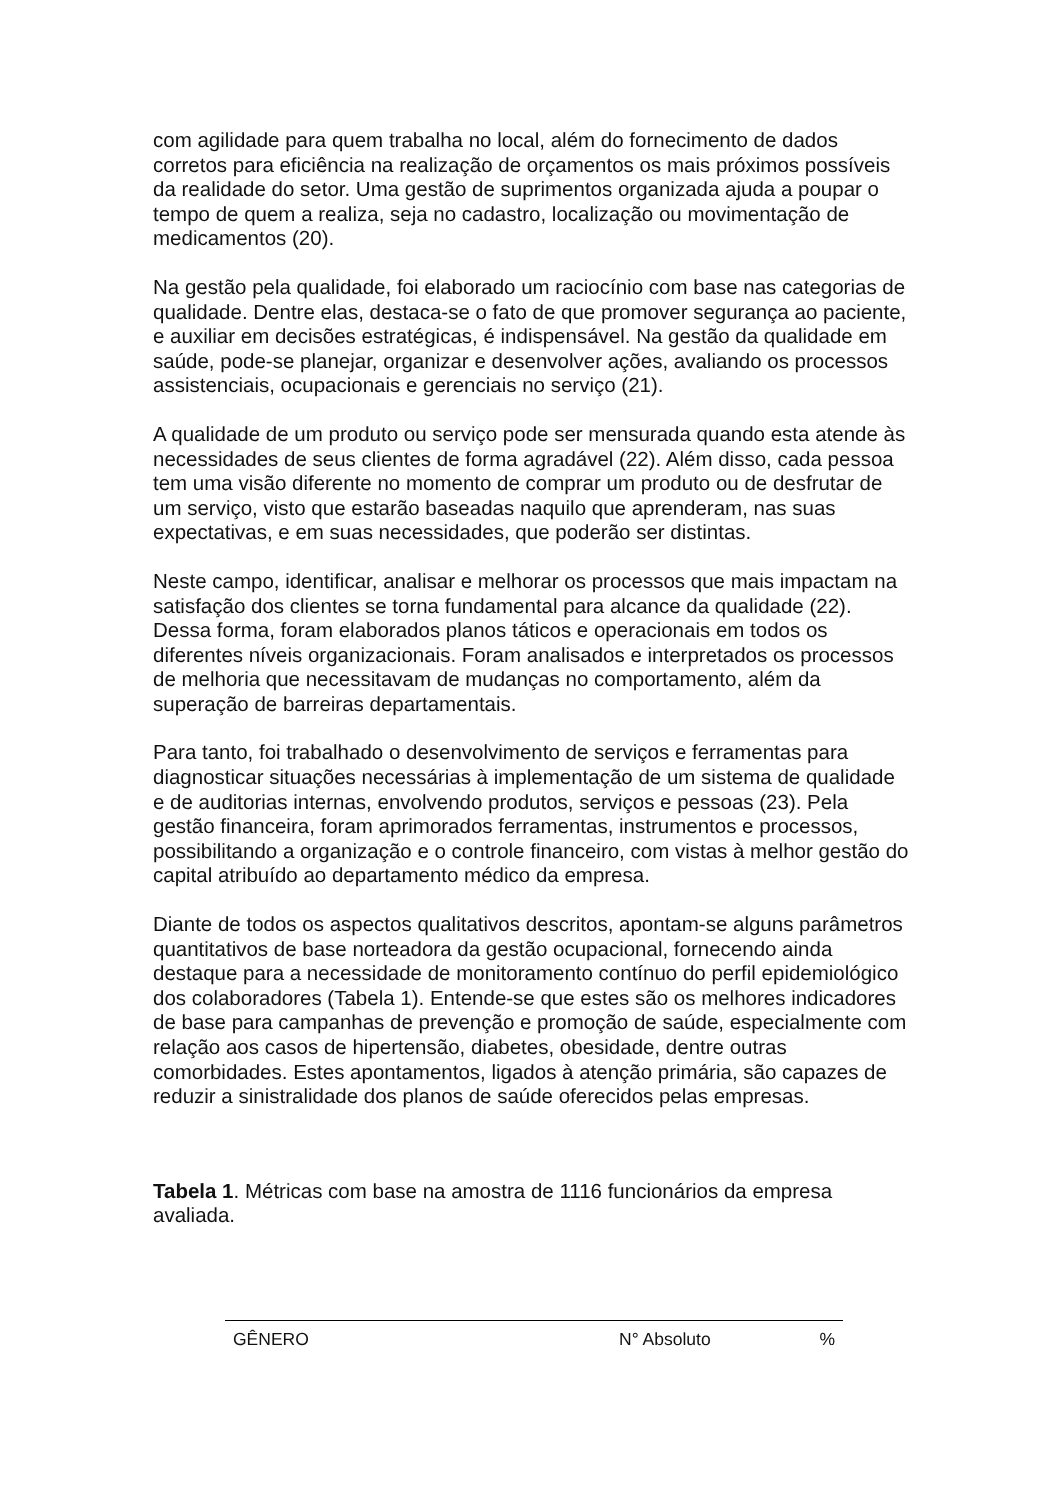com agilidade para quem trabalha no local, além do fornecimento de dados corretos para eficiência na realização de orçamentos os mais próximos possíveis da realidade do setor. Uma gestão de suprimentos organizada ajuda a poupar o tempo de quem a realiza, seja no cadastro, localização ou movimentação de medicamentos (20).
Na gestão pela qualidade, foi elaborado um raciocínio com base nas categorias de qualidade. Dentre elas, destaca-se o fato de que promover segurança ao paciente, e auxiliar em decisões estratégicas, é indispensável. Na gestão da qualidade em saúde, pode-se planejar, organizar e desenvolver ações, avaliando os processos assistenciais, ocupacionais e gerenciais no serviço (21).
A qualidade de um produto ou serviço pode ser mensurada quando esta atende às necessidades de seus clientes de forma agradável (22). Além disso, cada pessoa tem uma visão diferente no momento de comprar um produto ou de desfrutar de um serviço, visto que estarão baseadas naquilo que aprenderam, nas suas expectativas, e em suas necessidades, que poderão ser distintas.
Neste campo, identificar, analisar e melhorar os processos que mais impactam na satisfação dos clientes se torna fundamental para alcance da qualidade (22). Dessa forma, foram elaborados planos táticos e operacionais em todos os diferentes níveis organizacionais. Foram analisados e interpretados os processos de melhoria que necessitavam de mudanças no comportamento, além da superação de barreiras departamentais.
Para tanto, foi trabalhado o desenvolvimento de serviços e ferramentas para diagnosticar situações necessárias à implementação de um sistema de qualidade e de auditorias internas, envolvendo produtos, serviços e pessoas (23). Pela gestão financeira, foram aprimorados ferramentas, instrumentos e processos, possibilitando a organização e o controle financeiro, com vistas à melhor gestão do capital atribuído ao departamento médico da empresa.
Diante de todos os aspectos qualitativos descritos, apontam-se alguns parâmetros quantitativos de base norteadora da gestão ocupacional, fornecendo ainda destaque para a necessidade de monitoramento contínuo do perfil epidemiológico dos colaboradores (Tabela 1). Entende-se que estes são os melhores indicadores de base para campanhas de prevenção e promoção de saúde, especialmente com relação aos casos de hipertensão, diabetes, obesidade, dentre outras comorbidades. Estes apontamentos, ligados à atenção primária, são capazes de reduzir a sinistralidade dos planos de saúde oferecidos pelas empresas.
Tabela 1. Métricas com base na amostra de 1116 funcionários da empresa avaliada.
| GÊNERO | N° Absoluto | % |
| --- | --- | --- |